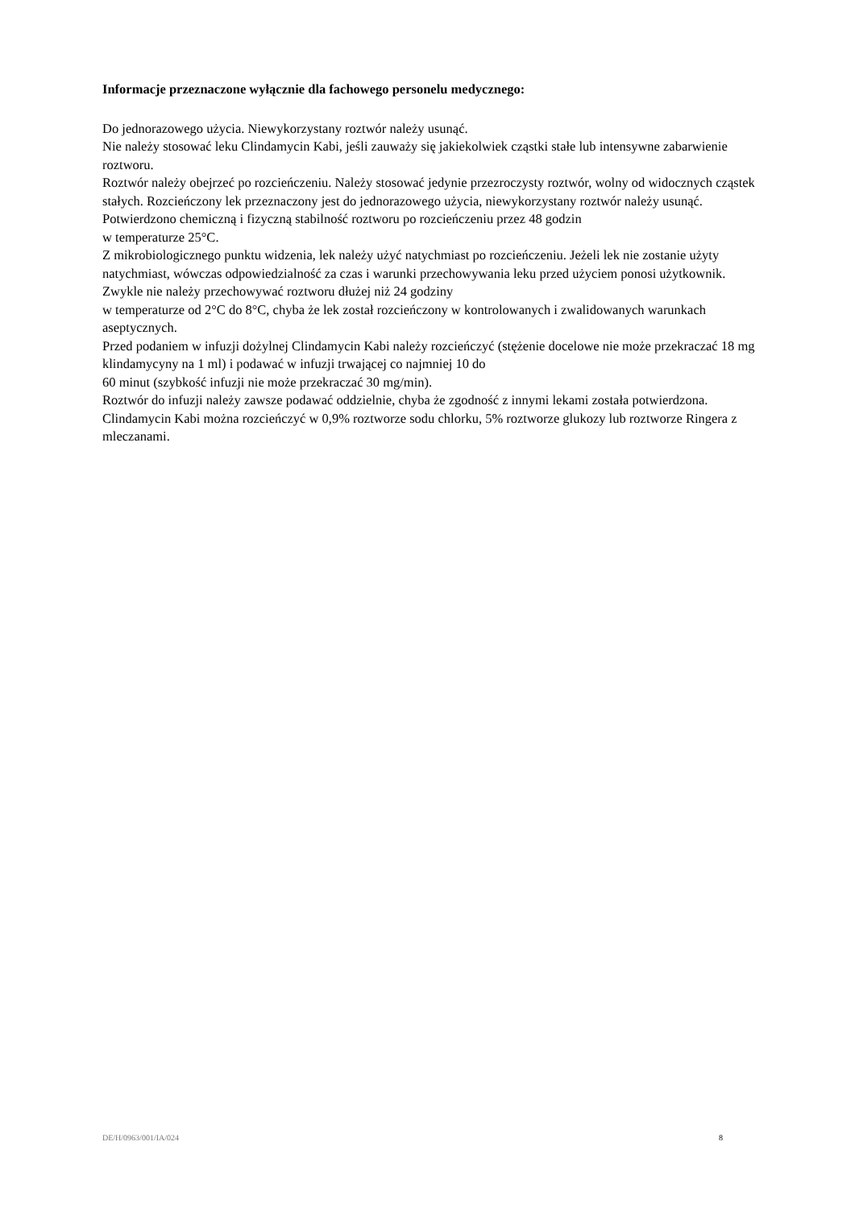Informacje przeznaczone wyłącznie dla fachowego personelu medycznego:
Do jednorazowego użycia. Niewykorzystany roztwór należy usunąć.
Nie należy stosować leku Clindamycin Kabi, jeśli zauważy się jakiekolwiek cząstki stałe lub intensywne zabarwienie roztworu.
Roztwór należy obejrzeć po rozcieńczeniu. Należy stosować jedynie przezroczysty roztwór, wolny od widocznych cząstek stałych. Rozcieńczony lek przeznaczony jest do jednorazowego użycia, niewykorzystany roztwór należy usunąć.
Potwierdzono chemiczną i fizyczną stabilność roztworu po rozcieńczeniu przez 48 godzin
w temperaturze 25°C.
Z mikrobiologicznego punktu widzenia, lek należy użyć natychmiast po rozcieńczeniu. Jeżeli lek nie zostanie użyty natychmiast, wówczas odpowiedzialność za czas i warunki przechowywania leku przed użyciem ponosi użytkownik. Zwykle nie należy przechowywać roztworu dłużej niż 24 godziny
w temperaturze od 2°C do 8°C, chyba że lek został rozcieńczony w kontrolowanych i zwalidowanych warunkach aseptycznych.
Przed podaniem w infuzji dożylnej Clindamycin Kabi należy rozcieńczyć (stężenie docelowe nie może przekraczać 18 mg klindamycyny na 1 ml) i podawać w infuzji trwającej co najmniej 10 do
60 minut (szybkość infuzji nie może przekraczać 30 mg/min).
Roztwór do infuzji należy zawsze podawać oddzielnie, chyba że zgodność z innymi lekami została potwierdzona. Clindamycin Kabi można rozcieńczyć w 0,9% roztworze sodu chlorku, 5% roztworze glukozy lub roztworze Ringera z mleczanami.
DE/H/0963/001/IA/024 8